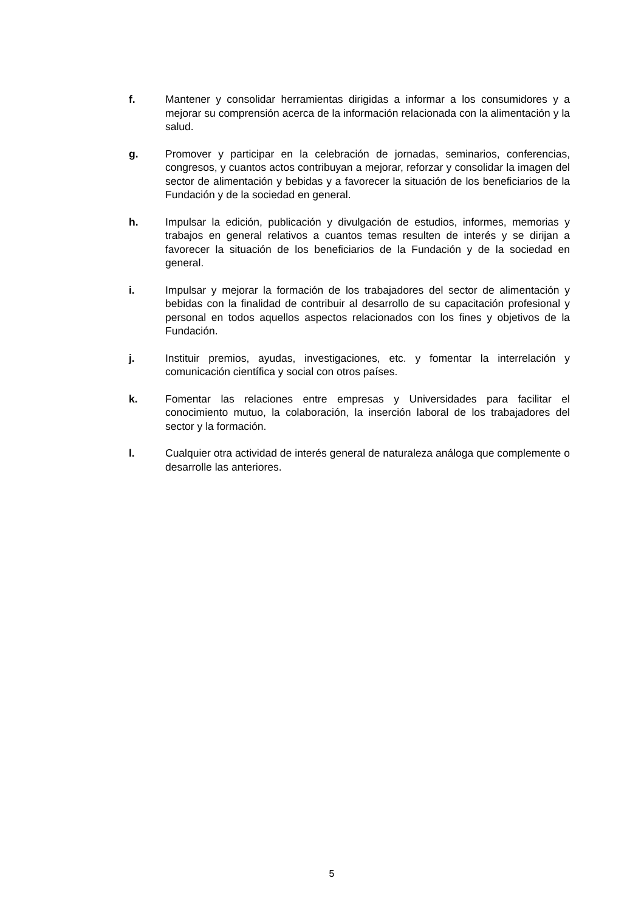f. Mantener y consolidar herramientas dirigidas a informar a los consumidores y a mejorar su comprensión acerca de la información relacionada con la alimentación y la salud.
g. Promover y participar en la celebración de jornadas, seminarios, conferencias, congresos, y cuantos actos contribuyan a mejorar, reforzar y consolidar la imagen del sector de alimentación y bebidas y a favorecer la situación de los beneficiarios de la Fundación y de la sociedad en general.
h. Impulsar la edición, publicación y divulgación de estudios, informes, memorias y trabajos en general relativos a cuantos temas resulten de interés y se dirijan a favorecer la situación de los beneficiarios de la Fundación y de la sociedad en general.
i. Impulsar y mejorar la formación de los trabajadores del sector de alimentación y bebidas con la finalidad de contribuir al desarrollo de su capacitación profesional y personal en todos aquellos aspectos relacionados con los fines y objetivos de la Fundación.
j. Instituir premios, ayudas, investigaciones, etc. y fomentar la interrelación y comunicación científica y social con otros países.
k. Fomentar las relaciones entre empresas y Universidades para facilitar el conocimiento mutuo, la colaboración, la inserción laboral de los trabajadores del sector y la formación.
l. Cualquier otra actividad de interés general de naturaleza análoga que complemente o desarrolle las anteriores.
5